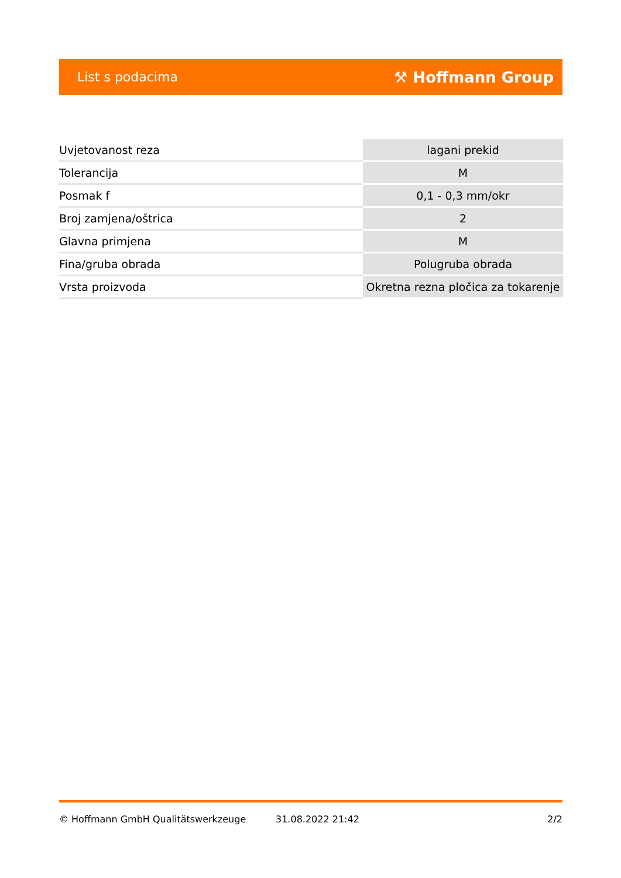List s podacima ⚒ Hoffmann Group
| Uvjetovanost reza | lagani prekid |
| Tolerancija | M |
| Posmak f | 0,1 - 0,3 mm/okr |
| Broj zamjena/oštrica | 2 |
| Glavna primjena | M |
| Fina/gruba obrada | Polugruba obrada |
| Vrsta proizvoda | Okretna rezna pločica za tokarenje |
© Hoffmann GmbH Qualitätswerkzeuge 31.08.2022 21:42 2/2